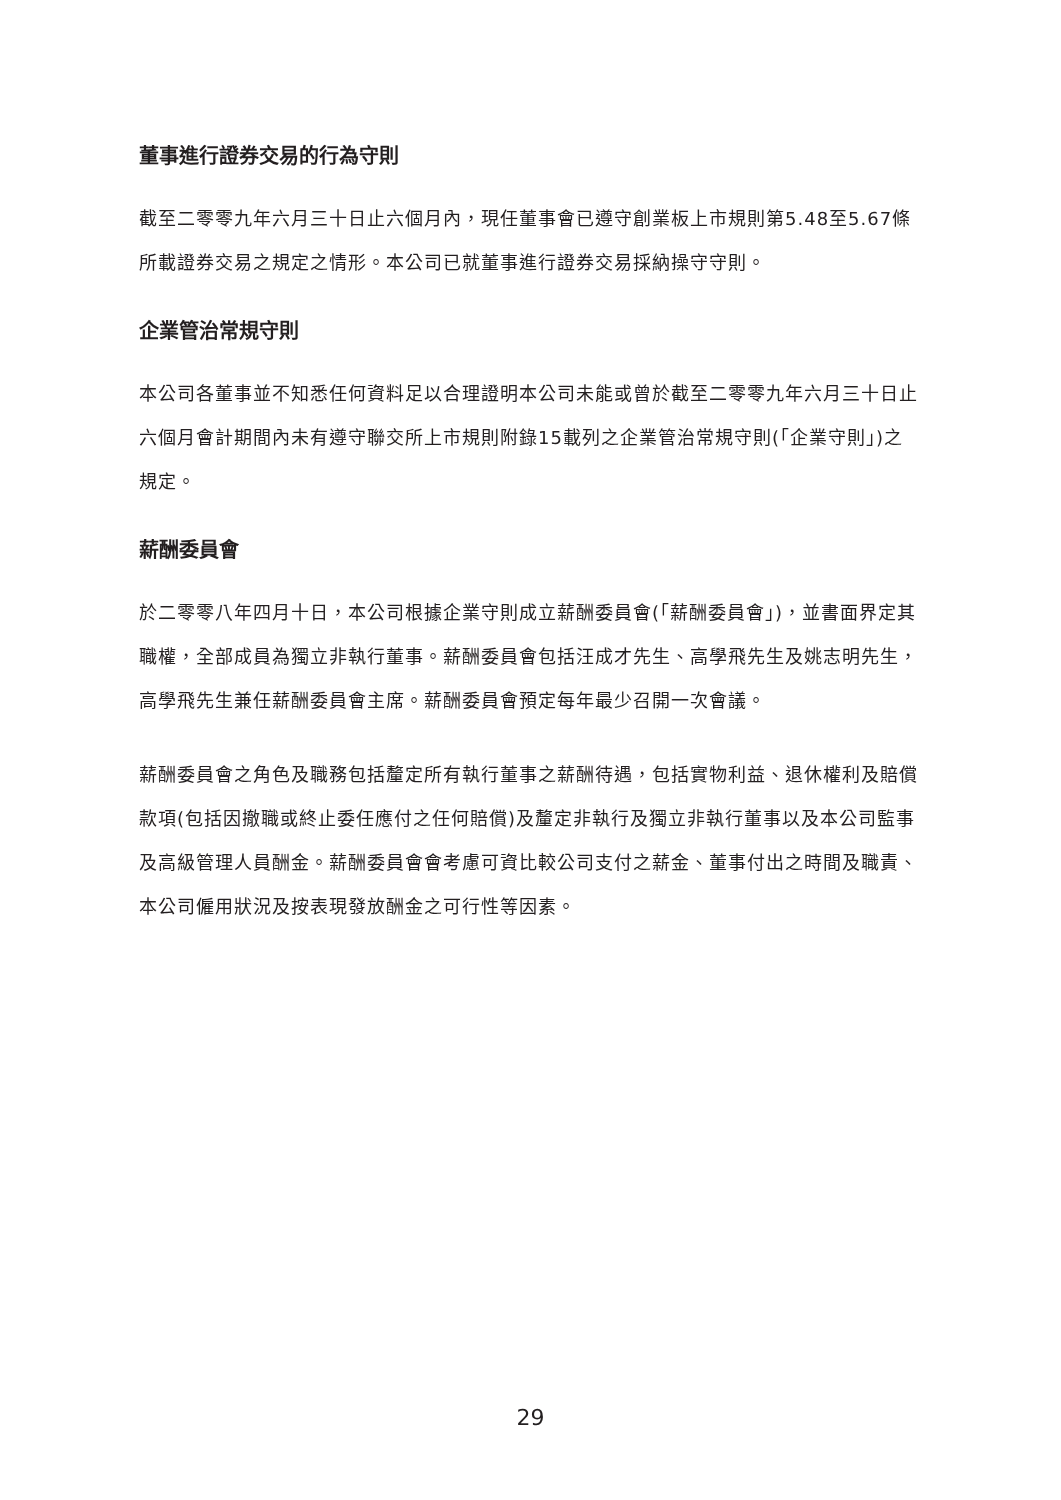董事進行證券交易的行為守則
截至二零零九年六月三十日止六個月內，現任董事會已遵守創業板上市規則第5.48至5.67條所載證券交易之規定之情形。本公司已就董事進行證券交易採納操守守則。
企業管治常規守則
本公司各董事並不知悉任何資料足以合理證明本公司未能或曾於截至二零零九年六月三十日止六個月會計期間內未有遵守聯交所上市規則附錄15載列之企業管治常規守則(「企業守則」)之規定。
薪酬委員會
於二零零八年四月十日，本公司根據企業守則成立薪酬委員會(「薪酬委員會」)，並書面界定其職權，全部成員為獨立非執行董事。薪酬委員會包括汪成才先生、高學飛先生及姚志明先生，高學飛先生兼任薪酬委員會主席。薪酬委員會預定每年最少召開一次會議。
薪酬委員會之角色及職務包括釐定所有執行董事之薪酬待遇，包括實物利益、退休權利及賠償款項(包括因撤職或終止委任應付之任何賠償)及釐定非執行及獨立非執行董事以及本公司監事及高級管理人員酬金。薪酬委員會會考慮可資比較公司支付之薪金、董事付出之時間及職責、本公司僱用狀況及按表現發放酬金之可行性等因素。
29